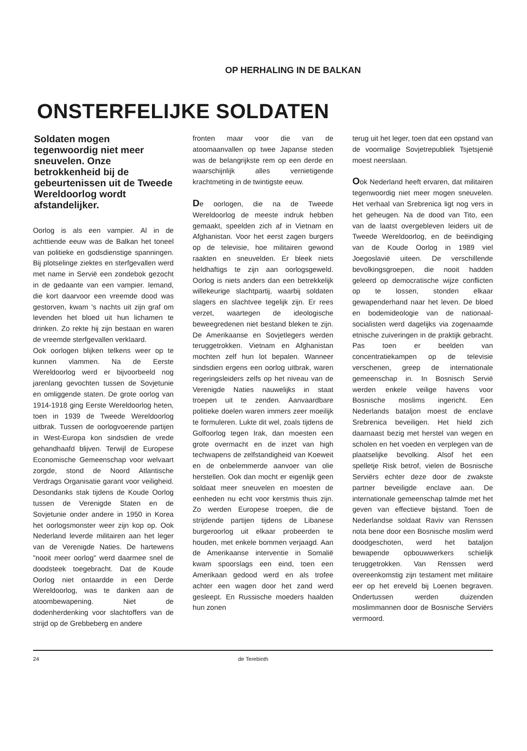OP HERHALING IN DE BALKAN
ONSTERFELIJKE SOLDATEN
Soldaten mogen tegenwoordig niet meer sneuvelen. Onze betrokkenheid bij de gebeurtenissen uit de Tweede Wereldoorlog wordt afstandelijker.
Oorlog is als een vampier. Al in de achttiende eeuw was de Balkan het toneel van politieke en godsdienstige spanningen. Bij plotselinge ziektes en sterfgevallen werd met name in Servië een zondebok gezocht in de gedaante van een vampier. Iemand, die kort daarvoor een vreemde dood was gestorven, kwam 's nachts uit zijn graf om levenden het bloed uit hun lichamen te drinken. Zo rekte hij zijn bestaan en waren de vreemde sterfgevallen verklaard.
Ook oorlogen blijken telkens weer op te kunnen vlammen. Na de Eerste Wereldoorlog werd er bijvoorbeeld nog jarenlang gevochten tussen de Sovjetunie en omliggende staten. De grote oorlog van 1914-1918 ging Eerste Wereldoorlog heten, toen in 1939 de Tweede Wereldoorlog uitbrak. Tussen de oorlogvoerende partijen in West-Europa kon sindsdien de vrede gehandhaafd blijven. Terwijl de Europese Economische Gemeenschap voor welvaart zorgde, stond de Noord Atlantische Verdrags Organisatie garant voor veiligheid. Desondanks stak tijdens de Koude Oorlog tussen de Verenigde Staten en de Sovjetunie onder andere in 1950 in Korea het oorlogsmonster weer zijn kop op. Ook Nederland leverde militairen aan het leger van de Verenigde Naties. De hartewens "nooit meer oorlog" werd daarmee snel de doodsteek toegebracht. Dat de Koude Oorlog niet ontaardde in een Derde Wereldoorlog, was te danken aan de atoombewapening. Niet de dodenherdenking voor slachtoffers van de strijd op de Grebbeberg en andere
fronten maar voor die van de atoomaanvallen op twee Japanse steden was de belangrijkste rem op een derde en waarschijnlijk alles vernietigende krachtmeting in de twintigste eeuw.
De oorlogen, die na de Tweede Wereldoorlog de meeste indruk hebben gemaakt, speelden zich af in Vietnam en Afghanistan. Voor het eerst zagen burgers op de televisie, hoe militairen gewond raakten en sneuvelden. Er bleek niets heldhaftigs te zijn aan oorlogsgeweld. Oorlog is niets anders dan een betrekkelijk willekeurige slachtpartij, waarbij soldaten slagers en slachtvee tegelijk zijn. Er rees verzet, waartegen de ideologische beweegredenen niet bestand bleken te zijn. De Amerikaanse en Sovjetlegers werden teruggetrokken. Vietnam en Afghanistan mochten zelf hun lot bepalen. Wanneer sindsdien ergens een oorlog uitbrak, waren regeringsleiders zelfs op het niveau van de Verenigde Naties nauwelijks in staat troepen uit te zenden. Aanvaardbare politieke doelen waren immers zeer moeilijk te formuleren. Lukte dit wel, zoals tijdens de Golfoorlog tegen Irak, dan moesten een grote overmacht en de inzet van high techwapens de zelfstandigheid van Koeweit en de onbelemmerde aanvoer van olie herstellen. Ook dan mocht er eigenlijk geen soldaat meer sneuvelen en moesten de eenheden nu echt voor kerstmis thuis zijn. Zo werden Europese troepen, die de strijdende partijen tijdens de Libanese burgeroorlog uit elkaar probeerden te houden, met enkele bommen verjaagd. Aan de Amerikaanse interventie in Somalië kwam spoorslags een eind, toen een Amerikaan gedood werd en als trofee achter een wagen door het zand werd gesleept. En Russische moeders haalden hun zonen
terug uit het leger, toen dat een opstand van de voormalige Sovjetrepubliek Tsjetsjenië moest neerslaan.
Ook Nederland heeft ervaren, dat militairen tegenwoordig niet meer mogen sneuvelen. Het verhaal van Srebrenica ligt nog vers in het geheugen. Na de dood van Tito, een van de laatst overgebleven leiders uit de Tweede Wereldoorlog, en de beëindiging van de Koude Oorlog in 1989 viel Joegoslavië uiteen. De verschillende bevolkingsgroepen, die nooit hadden geleerd op democratische wijze conflicten op te lossen, stonden elkaar gewapenderhand naar het leven. De bloed en bodemideologie van de nationaal-socialisten werd dagelijks via zogenaamde etnische zuiveringen in de praktijk gebracht. Pas toen er beelden van concentratiekampen op de televisie verschenen, greep de internationale gemeenschap in. In Bosnisch Servië werden enkele veilige havens voor Bosnische moslims ingericht. Een Nederlands bataljon moest de enclave Srebrenica beveiligen. Het hield zich daarnaast bezig met herstel van wegen en scholen en het voeden en verplegen van de plaatselijke bevolking. Alsof het een spelletje Risk betrof, vielen de Bosnische Serviërs echter deze door de zwakste partner beveiligde enclave aan. De internationale gemeenschap talmde met het geven van effectieve bijstand. Toen de Nederlandse soldaat Raviv van Renssen nota bene door een Bosnische moslim werd doodgeschoten, werd het bataljon bewapende opbouwwerkers schielijk teruggetrokken. Van Renssen werd overeenkomstig zijn testament met militaire eer op het ereveld bij Loenen begraven. Ondertussen werden duizenden moslimmannen door de Bosnische Serviërs vermoord.
24 de Terebinth